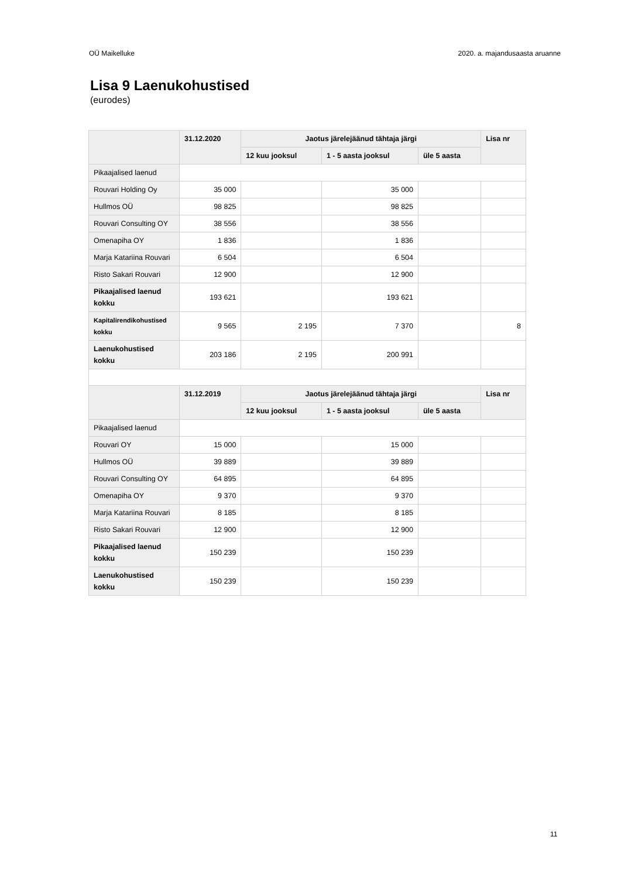OÜ Maikelluke 2020. a. majandusaasta aruanne
Lisa 9 Laenukohustised
(eurodes)
| | 31.12.2020 | Jaotus järelejäänud tähtaja järgi | | | Lisa nr |
| --- | --- | --- | --- | --- | --- |
| | | 12 kuu jooksul | 1 - 5 aasta jooksul | üle 5 aasta | |
| Pikaajalised laenud | | | | | |
| Rouvari Holding Oy | 35 000 | | 35 000 | | |
| Hullmos OÜ | 98 825 | | 98 825 | | |
| Rouvari Consulting OY | 38 556 | | 38 556 | | |
| Omenapiha OY | 1 836 | | 1 836 | | |
| Marja Katariina Rouvari | 6 504 | | 6 504 | | |
| Risto Sakari Rouvari | 12 900 | | 12 900 | | |
| Pikaajalised laenud kokku | 193 621 | | 193 621 | | |
| Kapitalirendikohustised kokku | 9 565 | 2 195 | 7 370 | | 8 |
| Laenukohustised kokku | 203 186 | 2 195 | 200 991 | | |
| | 31.12.2019 | Jaotus järelejäänud tähtaja järgi | | | Lisa nr |
| | | 12 kuu jooksul | 1 - 5 aasta jooksul | üle 5 aasta | |
| Pikaajalised laenud | | | | | |
| Rouvari OY | 15 000 | | 15 000 | | |
| Hullmos OÜ | 39 889 | | 39 889 | | |
| Rouvari Consulting OY | 64 895 | | 64 895 | | |
| Omenapiha OY | 9 370 | | 9 370 | | |
| Marja Katariina Rouvari | 8 185 | | 8 185 | | |
| Risto Sakari Rouvari | 12 900 | | 12 900 | | |
| Pikaajalised laenud kokku | 150 239 | | 150 239 | | |
| Laenukohustised kokku | 150 239 | | 150 239 | | |
11